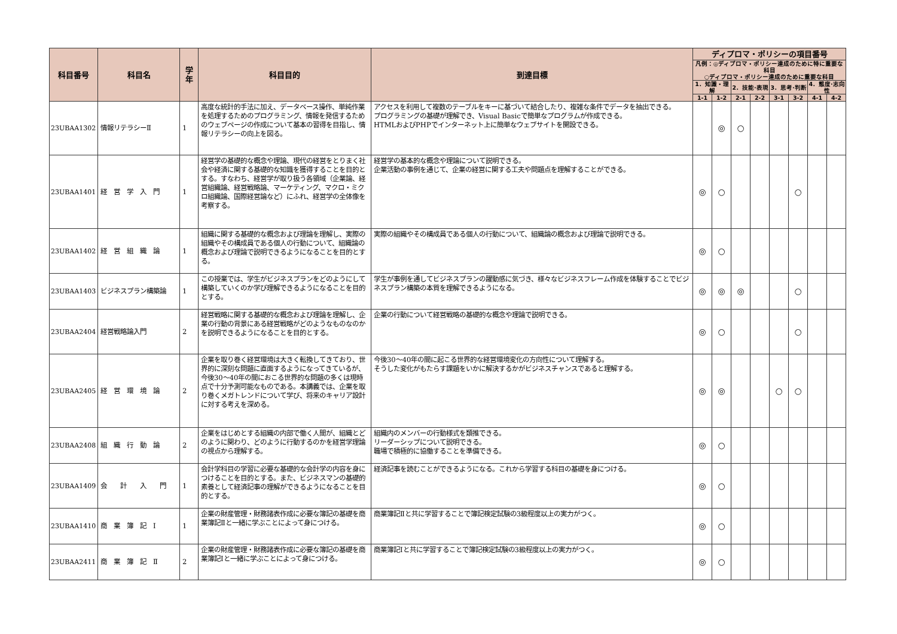| 科目番号 | 科目名 | 学年 | 科目目的 | 到達目標 | ディプロマ・ポリシーの項目番号 | | | | | | | |
| --- | --- | --- | --- | --- | --- | --- | --- | --- | --- | --- | --- | --- |
| | | | | | 凡例：◎ディプロマ・ポリシー達成のために特に重要な科目 ○ディプロマ・ポリシー達成のために重要な科目 | | | | | | | |
| | | | | | 1．知識・理解 | | 2．技能·表現 | | 3．思考·判断 | | 4．態度·志向性 | |
| | | | | | 1-1 | 1-2 | 2-1 | 2-2 | 3-1 | 3-2 | 4-1 | 4-2 |
| 23UBAA1302 | 情報リテラシーⅡ | 1 | 高度な統計的手法に加え、データベース操作、単純作業を処理するためのプログラミング、情報を発信するためのウェブページの作成について基本の習得を目指し、情報リテラシーの向上を図る。 | アクセスを利用して複数のテーブルをキーに基づいて結合したり、複雑な条件でデータを抽出できる。 プログラミングの基礎が理解でき、Visual Basicで簡単なプログラムが作成できる。 HTMLおよびPHPでインターネット上に簡単なウェブサイトを開設できる。 | | ◎ | ○ | | | | | |
| 23UBAA1401 | 経 営 学 入 門 | 1 | 経営学の基礎的な概念や理論、現代の経営をとりまく社会や経済に関する基礎的な知識を獲得することを目的とする。すなわち、経営学が取り扱う各領域（企業論、経営組織論、経営戦略論、マーケティング、マクロ・ミクロ組織論、国際経営論など）にふれ、経営学の全体像を考察する。 | 経営学の基本的な概念や理論について説明できる。 企業活動の事例を通じて、企業の経営に関する工夫や問題点を理解することができる。 | ◎ | ○ | | | | ○ | | |
| 23UBAA1402 | 経 営 組 織 論 | 1 | 組織に関する基礎的な概念および理論を理解し、実際の組織やその構成員である個人の行動について、組織論の概念および理論で説明できるようになることを目的とする。 | 実際の組織やその構成員である個人の行動について、組織論の概念および理論で説明できる。 | ◎ | ○ | | | | | | |
| 23UBAA1403 | ビジネスプラン構築論 | 1 | この授業では、学生がビジネスプランをどのようにして構築していくのか学び理解できるようになることを目的とする。 | 学生が事例を通してビジネスプランの躍動感に気づき、様々なビジネスフレーム作成を体験することでビジネスプラン構築の本質を理解できるようになる。 | ◎ | ◎ | ◎ | | | ○ | | |
| 23UBAA2404 | 経営戦略論入門 | 2 | 経営戦略に関する基礎的な概念および理論を理解し、企業の行動の背景にある経営戦略がどのようなものなのかを説明できるようになることを目的とする。 | 企業の行動について経営戦略の基礎的な概念や理論で説明できる。 | ◎ | ○ | | | | ○ | | |
| 23UBAA2405 | 経 営 環 境 論 | 2 | 企業を取り巻く経営環境は大きく転換してきており、世界的に深刻な問題に直面するようになってきているが、今後30〜40年の間におこる世界的な問題の多くは現時点で十分予測可能なものである。本講義では、企業を取り巻くメガトレンドについて学び、将来のキャリア設計に対する考えを深める。 | 今後30〜40年の間に起こる世界的な経営環境変化の方向性について理解する。 そうした変化がもたらす課題をいかに解決するかがビジネスチャンスであると理解する。 | ◎ | ◎ | | | ○ | ○ | | |
| 23UBAA2408 | 組 織 行 動 論 | 2 | 企業をはじめとする組織の内部で働く人間が、組織とどのように関わり、どのように行動するのかを経営学理論の視点から理解する。 | 組織内のメンバーの行動様式を類推できる。 リーダーシップについて説明できる。 職場で積極的に協働することを準備できる。 | ◎ | ○ | | | | | | |
| 23UBAA1409 | 会 計 入 門 | 1 | 会計学科目の学習に必要な基礎的な会計学の内容を身につけることを目的とする。また、ビジネスマンの基礎的素養として経済記事の理解ができるようになることを目的とする。 | 経済記事を読むことができるようになる。これから学習する科目の基礎を身につける。 | ◎ | ○ | | | | | | |
| 23UBAA1410 | 商 業 簿 記 Ⅰ | 1 | 企業の財産管理・財務諸表作成に必要な簿記の基礎を商業簿記Ⅱと一緒に学ぶことによって身につける。 | 商業簿記Ⅱと共に学習することで簿記検定試験の3級程度以上の実力がつく。 | ◎ | ○ | | | | | | |
| 23UBAA2411 | 商 業 簿 記 Ⅱ | 2 | 企業の財産管理・財務諸表作成に必要な簿記の基礎を商業簿記Ⅰと一緒に学ぶことによって身につける。 | 商業簿記Ⅰと共に学習することで簿記検定試験の3級程度以上の実力がつく。 | ◎ | ○ | | | | | | |